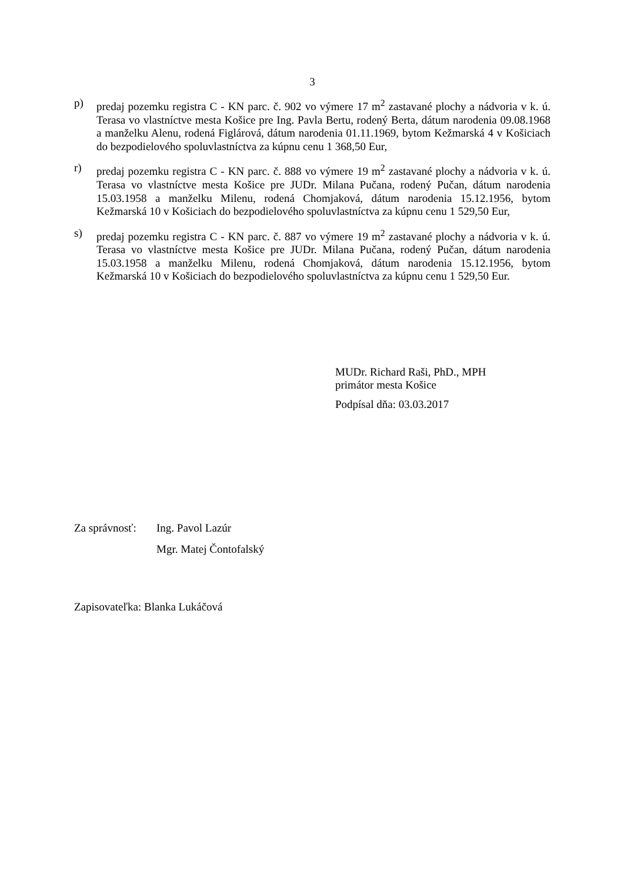3
p) predaj pozemku registra C - KN parc. č. 902 vo výmere 17 m<sup>2</sup> zastavané plochy a nádvoria v k. ú. Terasa vo vlastníctve mesta Košice pre Ing. Pavla Bertu, rodený Berta, dátum narodenia 09.08.1968 a manželku Alenu, rodená Figlárová, dátum narodenia 01.11.1969, bytom Kežmarská 4 v Košiciach do bezpodielového spoluvlastníctva za kúpnu cenu 1 368,50 Eur,
r) predaj pozemku registra C - KN parc. č. 888 vo výmere 19 m<sup>2</sup> zastavané plochy a nádvoria v k. ú. Terasa vo vlastníctve mesta Košice pre JUDr. Milana Pučana, rodený Pučan, dátum narodenia 15.03.1958 a manželku Milenu, rodená Chomjaková, dátum narodenia 15.12.1956, bytom Kežmarská 10 v Košiciach do bezpodielového spoluvlastníctva za kúpnu cenu 1 529,50 Eur,
s) predaj pozemku registra C - KN parc. č. 887 vo výmere 19 m<sup>2</sup> zastavané plochy a nádvoria v k. ú. Terasa vo vlastníctve mesta Košice pre JUDr. Milana Pučana, rodený Pučan, dátum narodenia 15.03.1958 a manželku Milenu, rodená Chomjaková, dátum narodenia 15.12.1956, bytom Kežmarská 10 v Košiciach do bezpodielového spoluvlastníctva za kúpnu cenu 1 529,50 Eur.
MUDr. Richard Raši, PhD., MPH
primátor mesta Košice
Podpísal dňa: 03.03.2017
Za správnosť:
Ing. Pavol Lazúr
Mgr. Matej Čontofalský
Zapisovateľka: Blanka Lukáčová